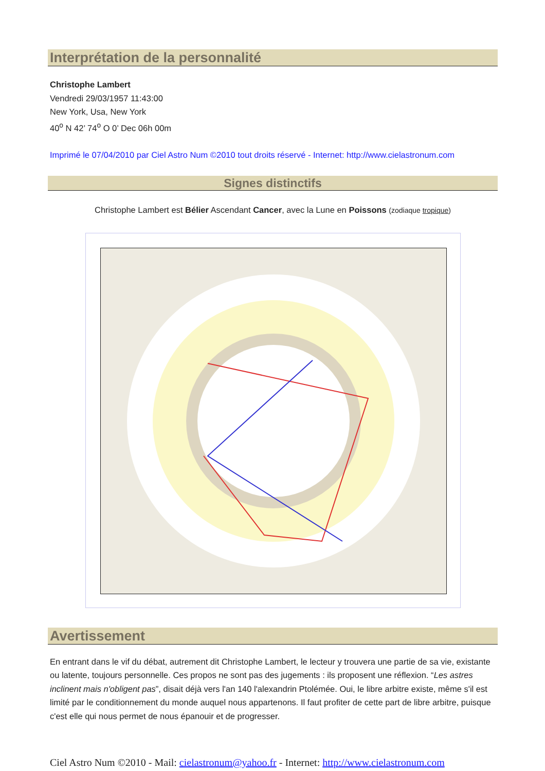Interprétation de la personnalité
Christophe Lambert
Vendredi 29/03/1957 11:43:00
New York, Usa, New York
40<sup>o</sup> N 42’ 74<sup>o</sup> O 0’ Dec 06h 00m
Imprimé le 07/04/2010 par Ciel Astro Num ©2010 tout droits réservé - Internet: http://www.cielastronum.com
Signes distinctifs
Christophe Lambert est Bélier Ascendant Cancer, avec la Lune en Poissons (zodiaque tropique)
Avertissement
En entrant dans le vif du débat, autrement dit Christophe Lambert, le lecteur y trouvera une partie de sa vie, existante ou latente, toujours personnelle. Ces propos ne sont pas des jugements : ils proposent une réflexion. “Les astres inclinent mais n'obligent pas”, disait déjà vers l'an 140 l'alexandrin Ptolémée. Oui, le libre arbitre existe, même s'il est limité par le conditionnement du monde auquel nous appartenons. Il faut profiter de cette part de libre arbitre, puisque c'est elle qui nous permet de nous épanouir et de progresser.
Ciel Astro Num ©2010 - Mail: cielastronum@yahoo.fr - Internet: http://www.cielastronum.com